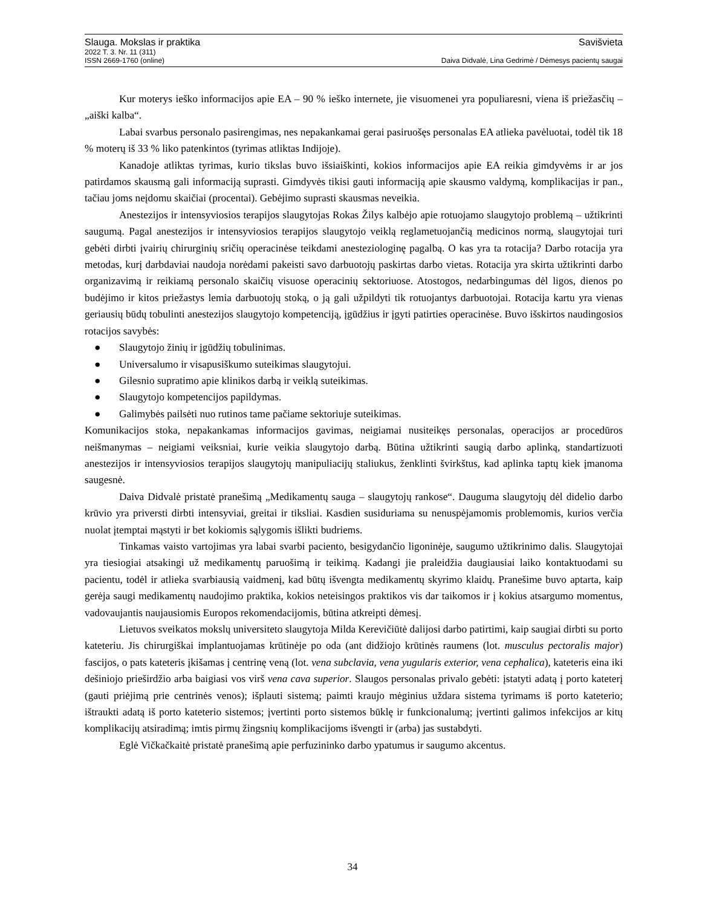Slauga. Mokslas ir praktika Savišvieta
2022 T. 3. Nr. 11 (311)
ISSN 2669-1760 (online) Daiva Didvalė, Lina Gedrimė / Dėmesys pacientų saugai
Kur moterys ieško informacijos apie EA – 90 % ieško internete, jie visuomenei yra populiaresni, viena iš priežasčių – „aiški kalba“.
Labai svarbus personalo pasirengimas, nes nepakankamai gerai pasiruošęs personalas EA atlieka pavėluotai, todėl tik 18 % moterų iš 33 % liko patenkintos (tyrimas atliktas Indijoje).
Kanadoje atliktas tyrimas, kurio tikslas buvo išsiaiškinti, kokios informacijos apie EA reikia gimdyvėms ir ar jos patirdamos skausmą gali informaciją suprasti. Gimdyvės tikisi gauti informaciją apie skausmo valdymą, komplikacijas ir pan., tačiau joms neįdomu skaičiai (procentai). Gebėjimo suprasti skausmas neveikia.
Anestezijos ir intensyviosios terapijos slaugytojas Rokas Žilys kalbėjo apie rotuojamo slaugytojo problemą – užtikrinti saugumą. Pagal anestezijos ir intensyviosios terapijos slaugytojo veiklą reglametuojančią medicinos normą, slaugytojai turi gebėti dirbti įvairių chirurginių sričių operacinėse teikdami anesteziologinę pagalbą. O kas yra ta rotacija? Darbo rotacija yra metodas, kurį darbdaviai naudoja norėdami pakeisti savo darbuotojų paskirtas darbo vietas. Rotacija yra skirta užtikrinti darbo organizavimą ir reikiamą personalo skaičių visuose operacinių sektoriuose. Atostogos, nedarbingumas dėl ligos, dienos po budėjimo ir kitos priežastys lemia darbuotojų stoką, o ją gali užpildyti tik rotuojantys darbuotojai. Rotacija kartu yra vienas geriausių būdų tobulinti anestezijos slaugytojo kompetenciją, įgūdžius ir įgyti patirties operacinėse. Buvo išskirtos naudingosios rotacijos savybės:
● Slaugytojo žinių ir įgūdžių tobulinimas.
● Universalumo ir visapusiškumo suteikimas slaugytojui.
● Gilesnio supratimo apie klinikos darbą ir veiklą suteikimas.
● Slaugytojo kompetencijos papildymas.
● Galimybės pailsėti nuo rutinos tame pačiame sektoriuje suteikimas.
Komunikacijos stoka, nepakankamas informacijos gavimas, neigiamai nusiteikęs personalas, operacijos ar procedūros neišmanymas – neigiami veiksniai, kurie veikia slaugytojo darbą. Būtina užtikrinti saugią darbo aplinką, standartizuoti anestezijos ir intensyviosios terapijos slaugytojų manipuliacijų staliukus, ženklinti švirkštus, kad aplinka taptų kiek įmanoma saugesnė.
Daiva Didvalė pristatė pranešimą „Medikamentų sauga – slaugytojų rankose“. Dauguma slaugytojų dėl didelio darbo krūvio yra priversti dirbti intensyviai, greitai ir tiksliai. Kasdien susiduriama su nenuspėjamomis problemomis, kurios verčia nuolat įtemptai mąstyti ir bet kokiomis sąlygomis išlikti budriems.
Tinkamas vaisto vartojimas yra labai svarbi paciento, besigydančio ligoninėje, saugumo užtikrinimo dalis. Slaugytojai yra tiesiogiai atsakingi už medikamentų paruošimą ir teikimą. Kadangi jie praleidžia daugiausiai laiko kontaktuodami su pacientu, todėl ir atlieka svarbiausią vaidmenį, kad būtų išvengta medikamentų skyrimo klaidų. Pranešime buvo aptarta, kaip gerėja saugi medikamentų naudojimo praktika, kokios neteisingos praktikos vis dar taikomos ir į kokius atsargumo momentus, vadovaujantis naujausiomis Europos rekomendacijomis, būtina atkreipti dėmesį.
Lietuvos sveikatos mokslų universiteto slaugytoja Milda Kerevičiūtė dalijosi darbo patirtimi, kaip saugiai dirbti su porto kateteriu. Jis chirurgiškai implantuojamas krūtinėje po oda (ant didžiojo krūtinės raumens (lot. musculus pectoralis major) fascijos, o pats kateteris įkišamas į centrinę veną (lot. vena subclavia, vena yugularis exterior, vena cephalica), kateteris eina iki dešiniojo prieširdžio arba baigiasi vos virš vena cava superior. Slaugos personalas privalo gebėti: įstatyti adatą į porto kateterį (gauti priėjimą prie centrinės venos); išplauti sistemą; paimti kraujo mėginius uždara sistema tyrimams iš porto kateterio; ištraukti adatą iš porto kateterio sistemos; įvertinti porto sistemos būklę ir funkcionalumą; įvertinti galimos infekcijos ar kitų komplikacijų atsiradimą; imtis pirmų žingsnių komplikacijoms išvengti ir (arba) jas sustabdyti.
Eglė Vičkačkaitė pristatė pranešimą apie perfuzininko darbo ypatumus ir saugumo akcentus.
34